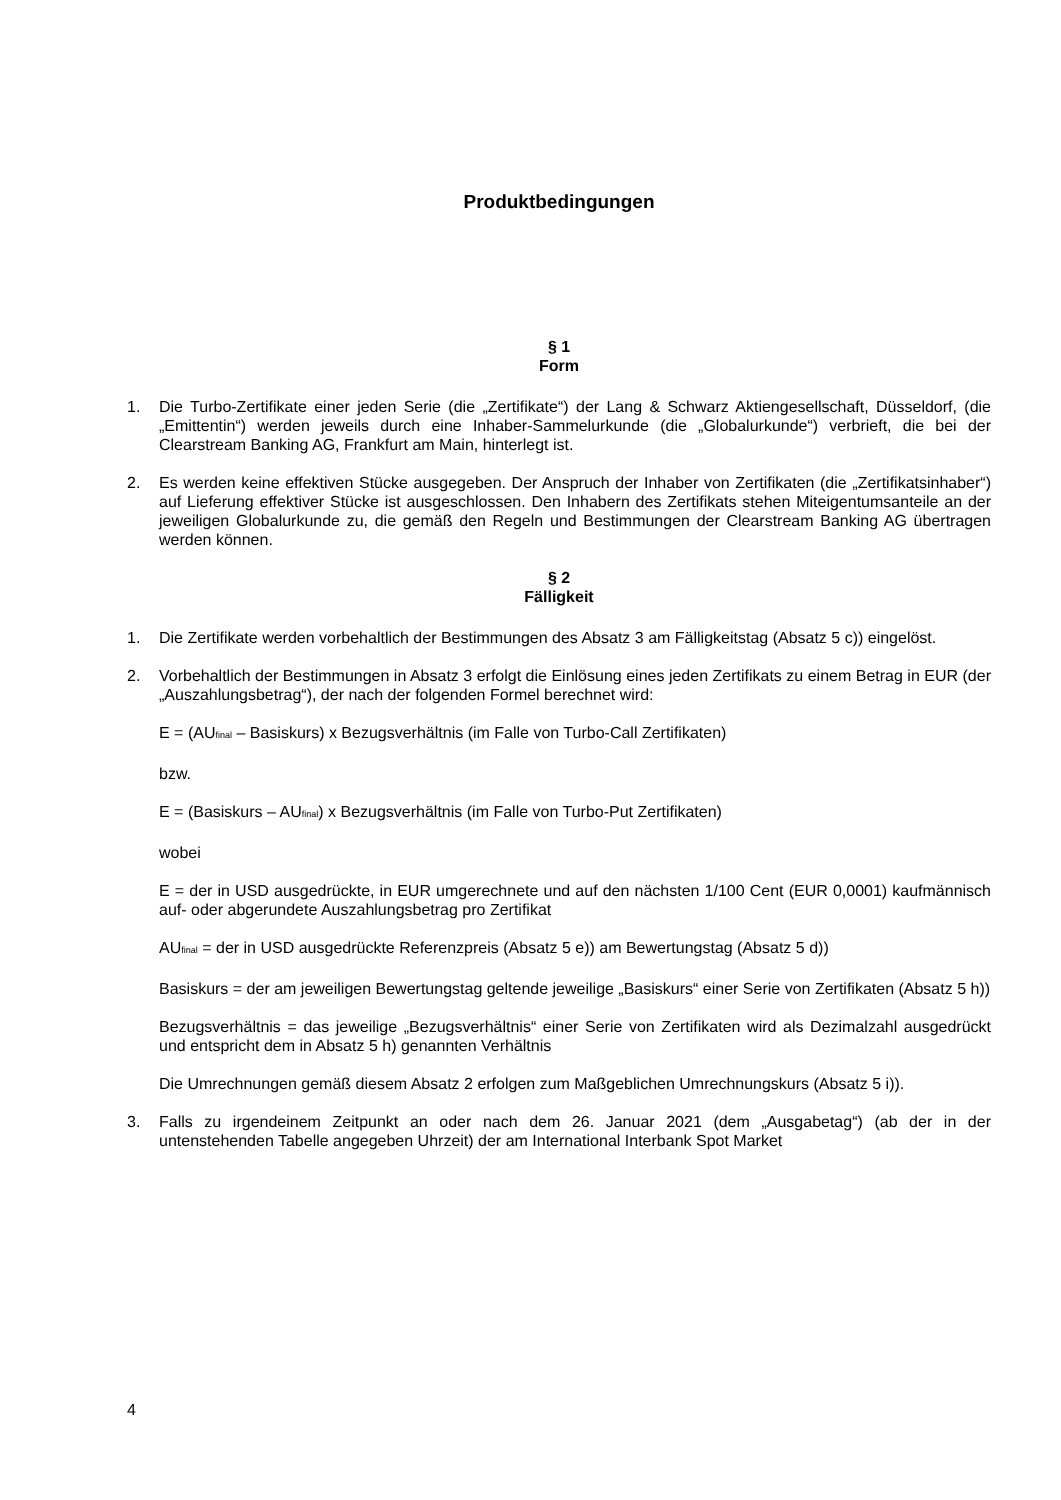Produktbedingungen
§ 1
Form
1. Die Turbo-Zertifikate einer jeden Serie (die „Zertifikate“) der Lang & Schwarz Aktiengesellschaft, Düsseldorf, (die „Emittentin“) werden jeweils durch eine Inhaber-Sammelurkunde (die „Globalurkunde“) verbrieft, die bei der Clearstream Banking AG, Frankfurt am Main, hinterlegt ist.
2. Es werden keine effektiven Stücke ausgegeben. Der Anspruch der Inhaber von Zertifikaten (die „Zertifikatsinhaber“) auf Lieferung effektiver Stücke ist ausgeschlossen. Den Inhabern des Zertifikats stehen Miteigentumsanteile an der jeweiligen Globalurkunde zu, die gemäß den Regeln und Bestimmungen der Clearstream Banking AG übertragen werden können.
§ 2
Fälligkeit
1. Die Zertifikate werden vorbehaltlich der Bestimmungen des Absatz 3 am Fälligkeitstag (Absatz 5 c)) eingelöst.
2. Vorbehaltlich der Bestimmungen in Absatz 3 erfolgt die Einlösung eines jeden Zertifikats zu einem Betrag in EUR (der „Auszahlungsbetrag“), der nach der folgenden Formel berechnet wird:
E = (AU<sub>final</sub> – Basiskurs) x Bezugsverhältnis (im Falle von Turbo-Call Zertifikaten)
bzw.
E = (Basiskurs – AU<sub>final</sub>) x Bezugsverhältnis (im Falle von Turbo-Put Zertifikaten)
wobei
E = der in USD ausgedrückte, in EUR umgerechnete und auf den nächsten 1/100 Cent (EUR 0,0001) kaufmännisch auf- oder abgerundete Auszahlungsbetrag pro Zertifikat
AU<sub>final</sub> = der in USD ausgedrückte Referenzpreis (Absatz 5 e)) am Bewertungstag (Absatz 5 d))
Basiskurs = der am jeweiligen Bewertungstag geltende jeweilige „Basiskurs“ einer Serie von Zertifikaten (Absatz 5 h))
Bezugsverhältnis = das jeweilige „Bezugsverhältnis“ einer Serie von Zertifikaten wird als Dezimalzahl ausgedrückt und entspricht dem in Absatz 5 h) genannten Verhältnis
Die Umrechnungen gemäß diesem Absatz 2 erfolgen zum Maßgeblichen Umrechnungskurs (Absatz 5 i)).
3. Falls zu irgendeinem Zeitpunkt an oder nach dem 26. Januar 2021 (dem „Ausgabetag“) (ab der in der untenstehenden Tabelle angegeben Uhrzeit) der am International Interbank Spot Market
4